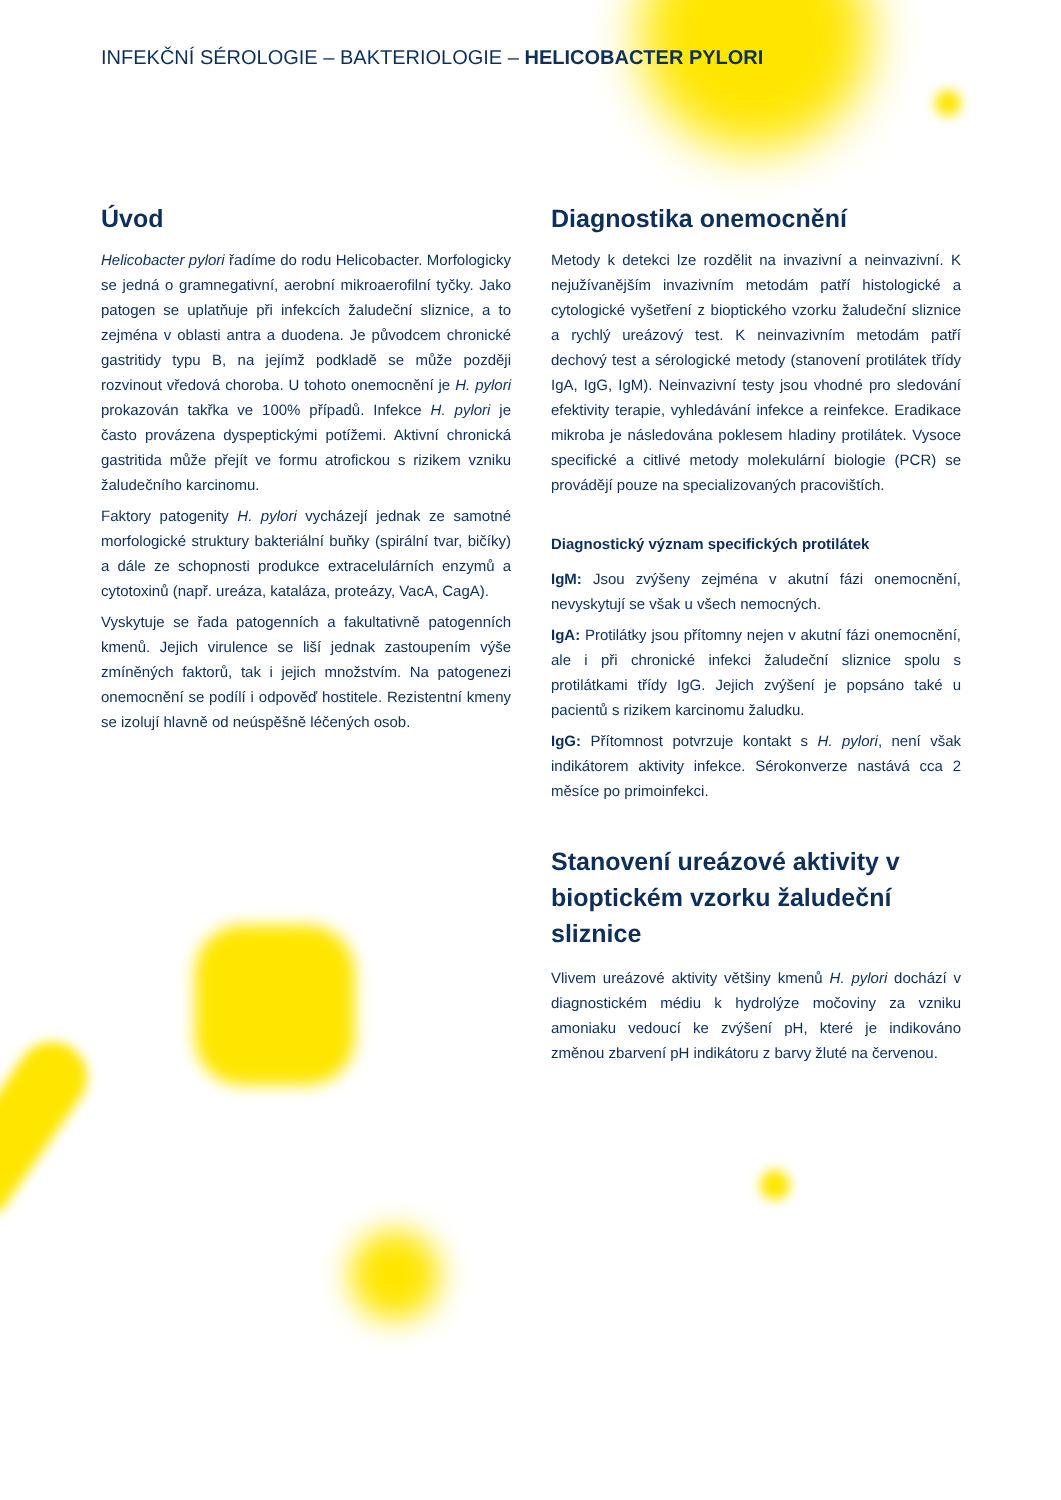INFEKČNÍ SÉROLOGIE – BAKTERIOLOGIE – HELICOBACTER PYLORI
Úvod
Helicobacter pylori řadíme do rodu Helicobacter. Morfologicky se jedná o gramnegativní, aerobní mikroaerofilní tyčky. Jako patogen se uplatňuje při infekcích žaludeční sliznice, a to zejména v oblasti antra a duodena. Je původcem chronické gastritidy typu B, na jejímž podkladě se může později rozvinout vředová choroba. U tohoto onemocnění je H. pylori prokazován takřka ve 100% případů. Infekce H. pylori je často provázena dyspeptickými potížemi. Aktivní chronická gastritida může přejít ve formu atrofickou s rizikem vzniku žaludečního karcinomu.
Faktory patogenity H. pylori vycházejí jednak ze samotné morfologické struktury bakteriální buňky (spirální tvar, bičíky) a dále ze schopnosti produkce extracelulárních enzymů a cytotoxinů (např. ureáza, kataláza, proteázy, VacA, CagA).
Vyskytuje se řada patogenních a fakultativně patogenních kmenů. Jejich virulence se liší jednak zastoupením výše zmíněných faktorů, tak i jejich množstvím. Na patogenezi onemocnění se podílí i odpověď hostitele. Rezistentní kmeny se izolují hlavně od neúspěšně léčených osob.
Diagnostika onemocnění
Metody k detekci lze rozdělit na invazivní a neinvazivní. K nejužívanějším invazivním metodám patří histologické a cytologické vyšetření z bioptického vzorku žaludeční sliznice a rychlý ureázový test. K neinvazivním metodám patří dechový test a sérologické metody (stanovení protilátek třídy IgA, IgG, IgM). Neinvazivní testy jsou vhodné pro sledování efektivity terapie, vyhledávání infekce a reinfekce. Eradikace mikroba je následována poklesem hladiny protilátek. Vysoce specifické a citlivé metody molekulární biologie (PCR) se provádějí pouze na specializovaných pracovištích.
Diagnostický význam specifických protilátek
IgM: Jsou zvýšeny zejména v akutní fázi onemocnění, nevyskytují se však u všech nemocných.
IgA: Protilátky jsou přítomny nejen v akutní fázi onemocnění, ale i při chronické infekci žaludeční sliznice spolu s protilátkami třídy IgG. Jejich zvýšení je popsáno také u pacientů s rizikem karcinomu žaludku.
IgG: Přítomnost potvrzuje kontakt s H. pylori, není však indikátorem aktivity infekce. Sérokonverze nastává cca 2 měsíce po primoinfekci.
Stanovení ureázové aktivity v bioptickém vzorku žaludeční sliznice
Vlivem ureázové aktivity většiny kmenů H. pylori dochází v diagnostickém médiu k hydrolýze močoviny za vzniku amoniaku vedoucí ke zvýšení pH, které je indikováno změnou zbarvení pH indikátoru z barvy žluté na červenou.